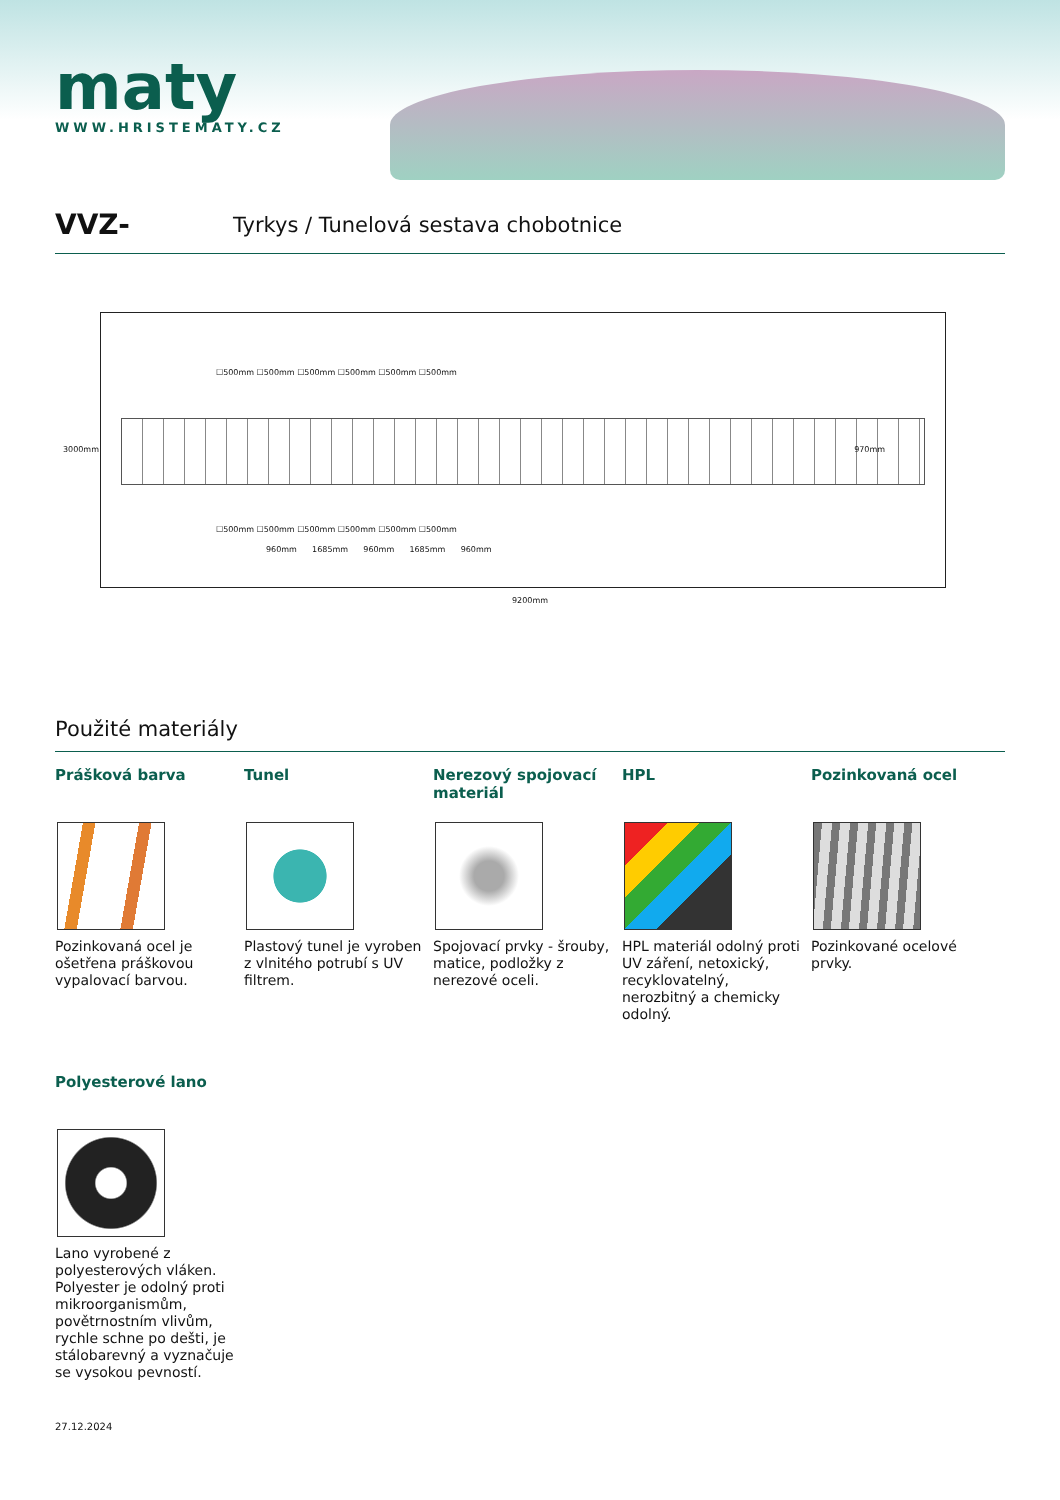maty
WWW.HRISTEMATY.CZ
VVZ- Tyrkys / Tunelová sestava chobotnice
☐500mm ☐500mm ☐500mm ☐500mm ☐500mm ☐500mm
☐500mm ☐500mm ☐500mm ☐500mm ☐500mm ☐500mm
960mm 1685mm 960mm 1685mm 960mm
3000mm 970mm
9200mm
Použité materiály
Prášková barva
Pozinkovaná ocel je ošetřena práškovou vypalovací barvou.
Tunel
Plastový tunel je vyroben z vlnitého potrubí s UV filtrem.
Nerezový spojovací materiál
Spojovací prvky - šrouby, matice, podložky z nerezové oceli.
HPL
HPL materiál odolný proti UV záření, netoxický, recyklovatelný, nerozbitný a chemicky odolný.
Pozinkovaná ocel
Pozinkované ocelové prvky.
Polyesterové lano
Lano vyrobené z polyesterových vláken. Polyester je odolný proti mikroorganismům, povětrnostním vlivům, rychle schne po dešti, je stálobarevný a vyznačuje se vysokou pevností.
27.12.2024